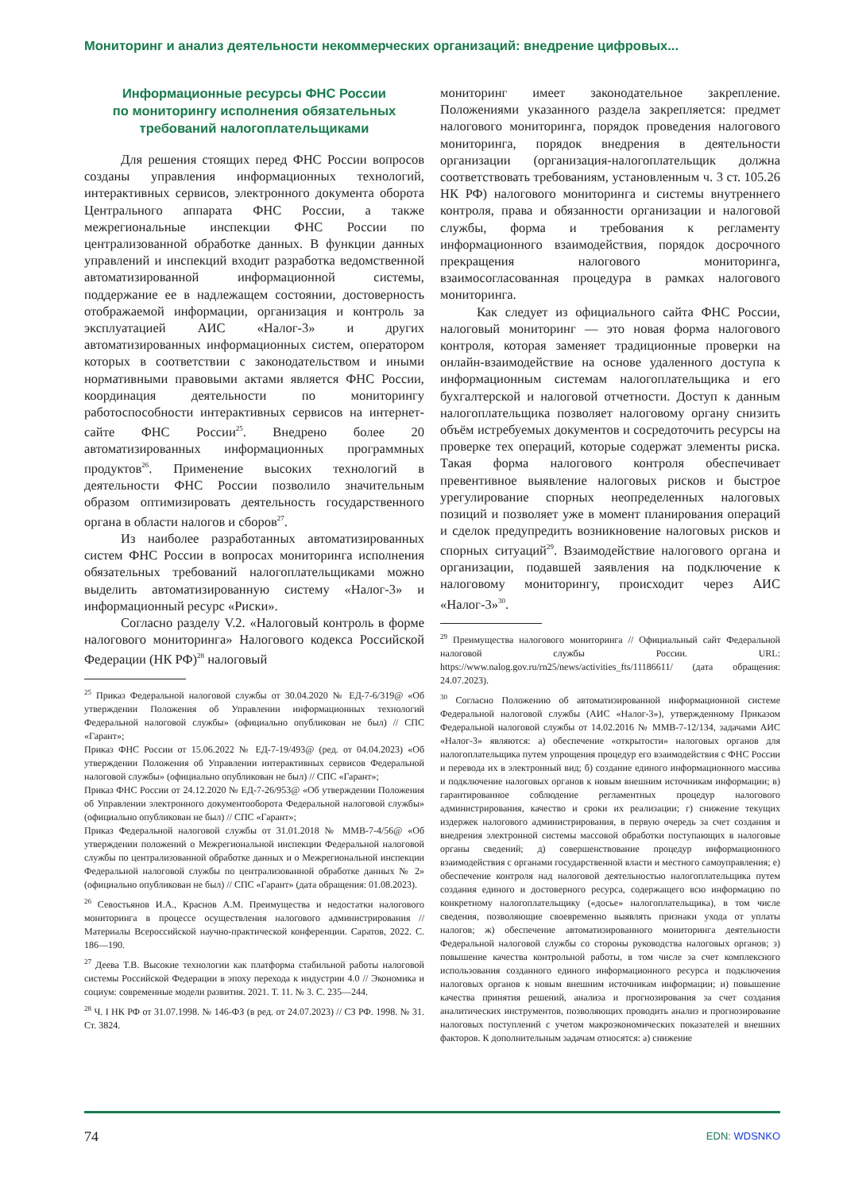Мониторинг и анализ деятельности некоммерческих организаций: внедрение цифровых...
Информационные ресурсы ФНС России
по мониторингу исполнения обязательных
требований налогоплательщиками
Для решения стоящих перед ФНС России вопросов созданы управления информационных технологий, интерактивных сервисов, электронного документа оборота Центрального аппарата ФНС России, а также межрегиональные инспекции ФНС России по централизованной обработке данных. В функции данных управлений и инспекций входит разработка ведомственной автоматизированной информационной системы, поддержание ее в надлежащем состоянии, достоверность отображаемой информации, организация и контроль за эксплуатацией АИС «Налог-3» и других автоматизированных информационных систем, оператором которых в соответствии с законодательством и иными нормативными правовыми актами является ФНС России, координация деятельности по мониторингу работоспособности интерактивных сервисов на интернет-сайте ФНС России<sup>25</sup>. Внедрено более 20 автоматизированных информационных программных продуктов<sup>26</sup>. Применение высоких технологий в деятельности ФНС России позволило значительным образом оптимизировать деятельность государственного органа в области налогов и сборов<sup>27</sup>.
Из наиболее разработанных автоматизированных систем ФНС России в вопросах мониторинга исполнения обязательных требований налогоплательщиками можно выделить автоматизированную систему «Налог-3» и информационный ресурс «Риски».
Согласно разделу V.2. «Налоговый контроль в форме налогового мониторинга» Налогового кодекса Российской Федерации (НК РФ)<sup>28</sup> налоговый
<sup>25</sup> Приказ Федеральной налоговой службы от 30.04.2020 № ЕД-7-6/319@ «Об утверждении Положения об Управлении информационных технологий Федеральной налоговой службы» (официально опубликован не был) // СПС «Гарант»;
Приказ ФНС России от 15.06.2022 № ЕД-7-19/493@ (ред. от 04.04.2023) «Об утверждении Положения об Управлении интерактивных сервисов Федеральной налоговой службы» (официально опубликован не был) // СПС «Гарант»;
Приказ ФНС России от 24.12.2020 № ЕД-7-26/953@ «Об утверждении Положения об Управлении электронного документооборота Федеральной налоговой службы» (официально опубликован не был) // СПС «Гарант»;
Приказ Федеральной налоговой службы от 31.01.2018 № ММВ-7-4/56@ «Об утверждении положений о Межрегиональной инспекции Федеральной налоговой службы по централизованной обработке данных и о Межрегиональной инспекции Федеральной налоговой службы по централизованной обработке данных № 2» (официально опубликован не был) // СПС «Гарант» (дата обращения: 01.08.2023).
<sup>26</sup> Севостьянов И.А., Краснов А.М. Преимущества и недостатки налогового мониторинга в процессе осуществления налогового администрирования // Материалы Всероссийской научно-практической конференции. Саратов, 2022. С. 186—190.
<sup>27</sup> Деева Т.В. Высокие технологии как платформа стабильной работы налоговой системы Российской Федерации в эпоху перехода к индустрии 4.0 // Экономика и социум: современные модели развития. 2021. Т. 11. № 3. С. 235—244.
<sup>28</sup> Ч. I НК РФ от 31.07.1998. № 146-ФЗ (в ред. от 24.07.2023) // СЗ РФ. 1998. № 31. Ст. 3824.
мониторинг имеет законодательное закрепление. Положениями указанного раздела закрепляется: предмет налогового мониторинга, порядок проведения налогового мониторинга, порядок внедрения в деятельности организации (организация-налогоплательщик должна соответствовать требованиям, установленным ч. 3 ст. 105.26 НК РФ) налогового мониторинга и системы внутреннего контроля, права и обязанности организации и налоговой службы, форма и требования к регламенту информационного взаимодействия, порядок досрочного прекращения налогового мониторинга, взаимосогласованная процедура в рамках налогового мониторинга.
Как следует из официального сайта ФНС России, налоговый мониторинг — это новая форма налогового контроля, которая заменяет традиционные проверки на онлайн-взаимодействие на основе удаленного доступа к информационным системам налогоплательщика и его бухгалтерской и налоговой отчетности. Доступ к данным налогоплательщика позволяет налоговому органу снизить объём истребуемых документов и сосредоточить ресурсы на проверке тех операций, которые содержат элементы риска. Такая форма налогового контроля обеспечивает превентивное выявление налоговых рисков и быстрое урегулирование спорных неопределенных налоговых позиций и позволяет уже в момент планирования операций и сделок предупредить возникновение налоговых рисков и спорных ситуаций<sup>29</sup>. Взаимодействие налогового органа и организации, подавшей заявления на подключение к налоговому мониторингу, происходит через АИС «Налог-3»<sup>30</sup>.
<sup>29</sup> Преимущества налогового мониторинга // Официальный сайт Федеральной налоговой службы России. URL: https://www.nalog.gov.ru/rn25/news/activities_fts/11186611/ (дата обращения: 24.07.2023).
<sup>30</sup> Согласно Положению об автоматизированной информационной системе Федеральной налоговой службы (АИС «Налог-3»), утвержденному Приказом Федеральной налоговой службы от 14.02.2016 № ММВ-7-12/134, задачами АИС «Налог-3» являются: а) обеспечение «открытости» налоговых органов для налогоплательщика путем упрощения процедур его взаимодействия с ФНС России и перевода их в электронный вид; б) создание единого информационного массива и подключение налоговых органов к новым внешним источникам информации; в) гарантированное соблюдение регламентных процедур налогового администрирования, качество и сроки их реализации; г) снижение текущих издержек налогового администрирования, в первую очередь за счет создания и внедрения электронной системы массовой обработки поступающих в налоговые органы сведений; д) совершенствование процедур информационного взаимодействия с органами государственной власти и местного самоуправления; е) обеспечение контроля над налоговой деятельностью налогоплательщика путем создания единого и достоверного ресурса, содержащего всю информацию по конкретному налогоплательщику («досье» налогоплательщика), в том числе сведения, позволяющие своевременно выявлять признаки ухода от уплаты налогов; ж) обеспечение автоматизированного мониторинга деятельности Федеральной налоговой службы со стороны руководства налоговых органов; з) повышение качества контрольной работы, в том числе за счет комплексного использования созданного единого информационного ресурса и подключения налоговых органов к новым внешним источникам информации; и) повышение качества принятия решений, анализа и прогнозирования за счет создания аналитических инструментов, позволяющих проводить анализ и прогнозирование налоговых поступлений с учетом макроэкономических показателей и внешних факторов. К дополнительным задачам относятся: а) снижение
74 EDN: WDSNKO